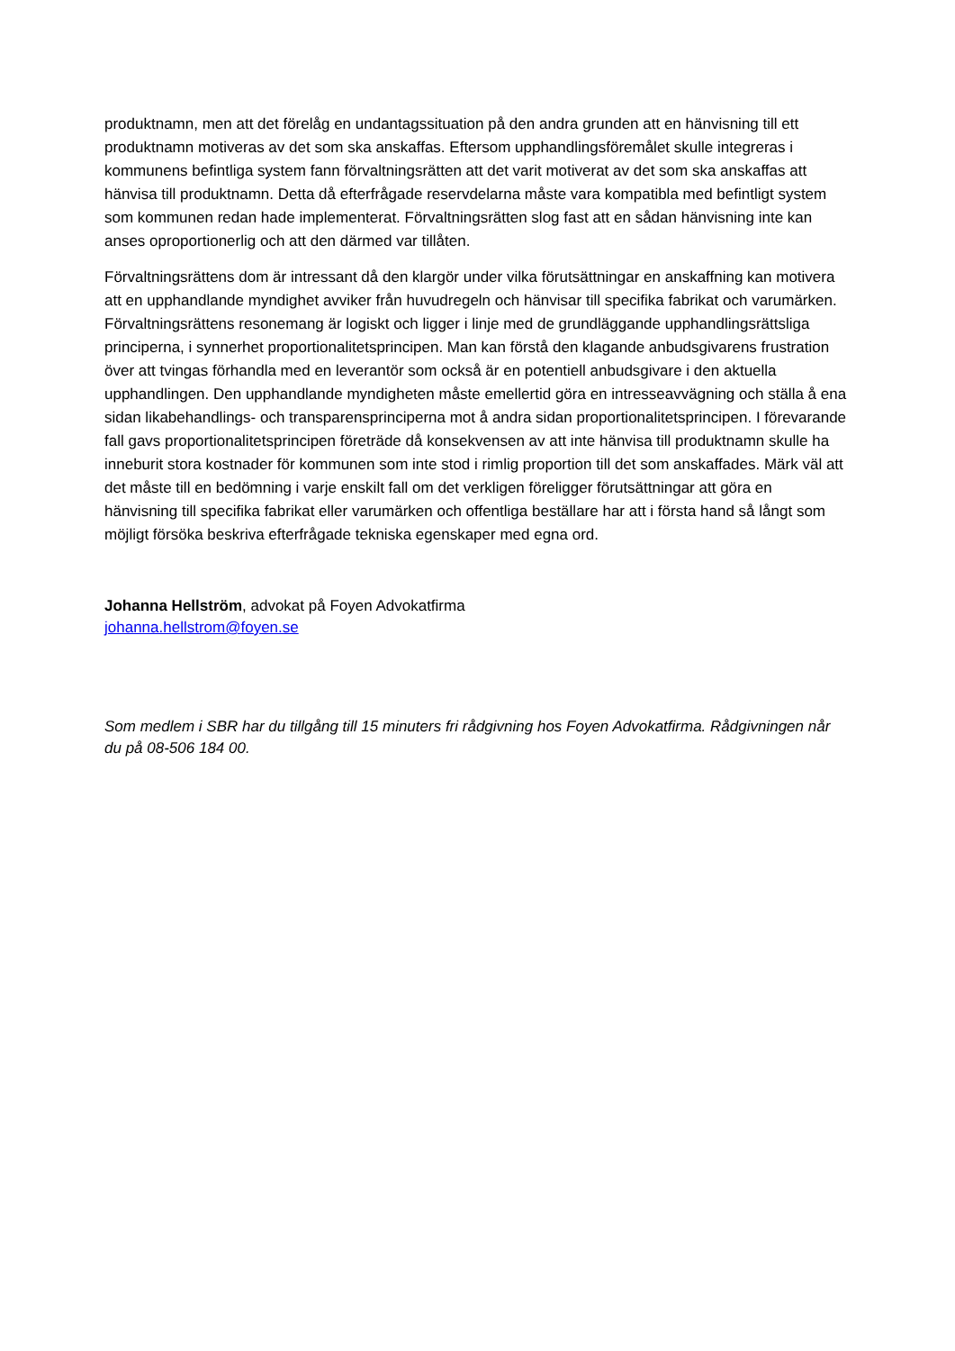produktnamn, men att det förelåg en undantagssituation på den andra grunden att en hänvisning till ett produktnamn motiveras av det som ska anskaffas. Eftersom upphandlingsföremålet skulle integreras i kommunens befintliga system fann förvaltningsrätten att det varit motiverat av det som ska anskaffas att hänvisa till produktnamn. Detta då efterfrågade reservdelarna måste vara kompatibla med befintligt system som kommunen redan hade implementerat. Förvaltningsrätten slog fast att en sådan hänvisning inte kan anses oproportionerlig och att den därmed var tillåten.
Förvaltningsrättens dom är intressant då den klargör under vilka förutsättningar en anskaffning kan motivera att en upphandlande myndighet avviker från huvudregeln och hänvisar till specifika fabrikat och varumärken. Förvaltningsrättens resonemang är logiskt och ligger i linje med de grundläggande upphandlingsrättsliga principerna, i synnerhet proportionalitetsprincipen. Man kan förstå den klagande anbudsgivarens frustration över att tvingas förhandla med en leverantör som också är en potentiell anbudsgivare i den aktuella upphandlingen. Den upphandlande myndigheten måste emellertid göra en intresseavvägning och ställa å ena sidan likabehandlings- och transparensprinciperna mot å andra sidan proportionalitetsprincipen. I förevarande fall gavs proportionalitetsprincipen företräde då konsekvensen av att inte hänvisa till produktnamn skulle ha inneburit stora kostnader för kommunen som inte stod i rimlig proportion till det som anskaffades. Märk väl att det måste till en bedömning i varje enskilt fall om det verkligen föreligger förutsättningar att göra en hänvisning till specifika fabrikat eller varumärken och offentliga beställare har att i första hand så långt som möjligt försöka beskriva efterfrågade tekniska egenskaper med egna ord.
Johanna Hellström, advokat på Foyen Advokatfirma
johanna.hellstrom@foyen.se
Som medlem i SBR har du tillgång till 15 minuters fri rådgivning hos Foyen Advokatfirma. Rådgivningen når du på 08-506 184 00.